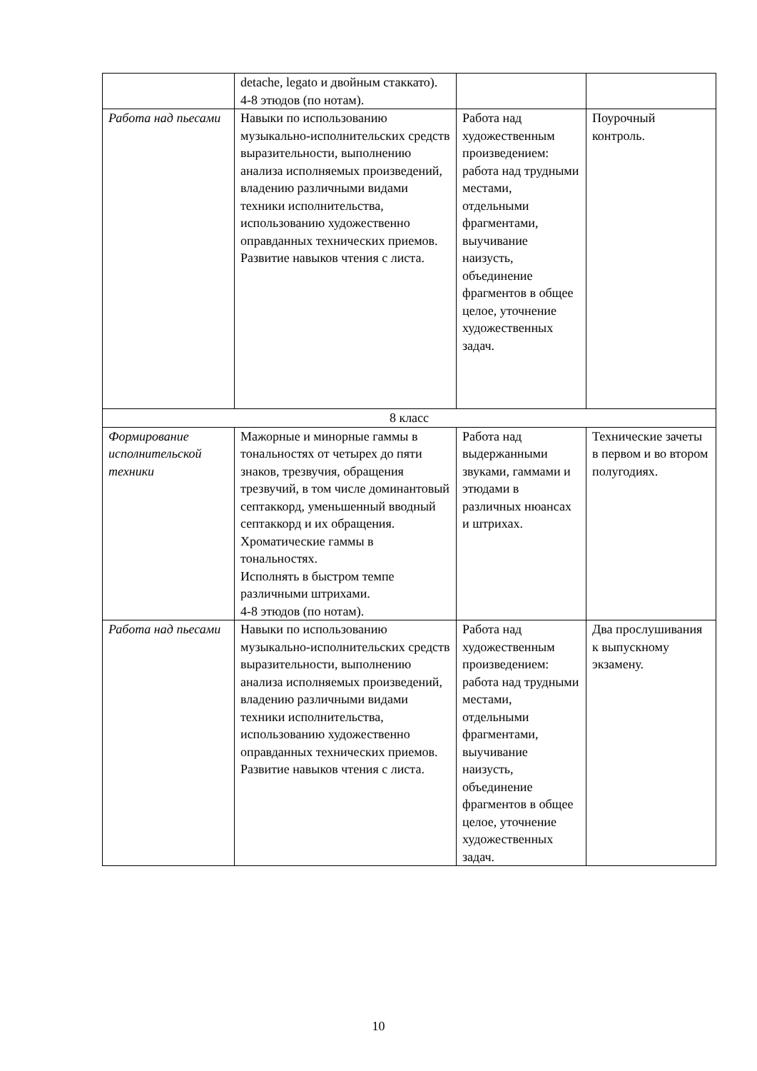| | detache, legato и двойным стаккато). 4-8 этюдов (по нотам). | | |
| Работа над пьесами | Навыки по использованию музыкально-исполнительских средств выразительности, выполнению анализа исполняемых произведений, владению различными видами техники исполнительства, использованию художественно оправданных технических приемов. Развитие навыков чтения с листа. | Работа над художественным произведением: работа над трудными местами, отдельными фрагментами, выучивание наизусть, объединение фрагментов в общее целое, уточнение художественных задач. | Поурочный контроль. |
| 8 класс | | | |
| Формирование исполнительской техники | Мажорные и минорные гаммы в тональностях от четырех до пяти знаков, трезвучия, обращения трезвучий, в том числе доминантовый септаккорд, уменьшенный вводный септаккорд и их обращения. Хроматические гаммы в тональностях. Исполнять в быстром темпе различными штрихами. 4-8 этюдов (по нотам). | Работа над выдержанными звуками, гаммами и этюдами в различных нюансах и штрихах. | Технические зачеты в первом и во втором полугодиях. |
| Работа над пьесами | Навыки по использованию музыкально-исполнительских средств выразительности, выполнению анализа исполняемых произведений, владению различными видами техники исполнительства, использованию художественно оправданных технических приемов. Развитие навыков чтения с листа. | Работа над художественным произведением: работа над трудными местами, отдельными фрагментами, выучивание наизусть, объединение фрагментов в общее целое, уточнение художественных задач. | Два прослушивания к выпускному экзамену. |
10